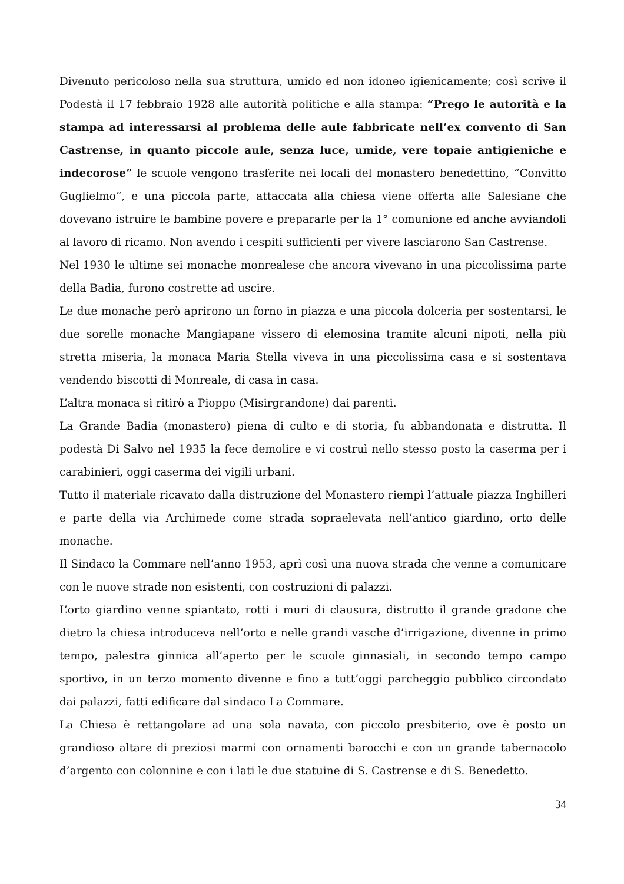Divenuto pericoloso nella sua struttura, umido ed non idoneo igienicamente; così scrive il Podestà il 17 febbraio 1928 alle autorità politiche e alla stampa: “Prego le autorità e la stampa ad interessarsi al problema delle aule fabbricate nell’ex convento di San Castrense, in quanto piccole aule, senza luce, umide, vere topaie antigieniche e indecorose” le scuole vengono trasferite nei locali del monastero benedettino, “Convitto Guglielmo”, e una piccola parte, attaccata alla chiesa viene offerta alle Salesiane che dovevano istruire le bambine povere e prepararle per la 1° comunione ed anche avviandoli al lavoro di ricamo. Non avendo i cespiti sufficienti per vivere lasciarono San Castrense.
Nel 1930 le ultime sei monache monrealese che ancora vivevano in una piccolissima parte della Badia, furono costrette ad uscire.
Le due monache però aprirono un forno in piazza e una piccola dolceria per sostentarsi, le due sorelle monache Mangiapane vissero di elemosina tramite alcuni nipoti, nella più stretta miseria, la monaca Maria Stella viveva in una piccolissima casa e si sostentava vendendo biscotti di Monreale, di casa in casa.
L’altra monaca si ritirò a Pioppo (Misirgrandone) dai parenti.
La Grande Badia (monastero) piena di culto e di storia, fu abbandonata e distrutta. Il podestà Di Salvo nel 1935 la fece demolire e vi costruì nello stesso posto la caserma per i carabinieri, oggi caserma dei vigili urbani.
Tutto il materiale ricavato dalla distruzione del Monastero riempì l’attuale piazza Inghilleri e parte della via Archimede come strada sopraelevata nell’antico giardino, orto delle monache.
Il Sindaco la Commare nell’anno 1953, aprì così una nuova strada che venne a comunicare con le nuove strade non esistenti, con costruzioni di palazzi.
L’orto giardino venne spiantato, rotti i muri di clausura, distrutto il grande gradone che dietro la chiesa introduceva nell’orto e nelle grandi vasche d’irrigazione, divenne in primo tempo, palestra ginnica all’aperto per le scuole ginnasiali, in secondo tempo campo sportivo, in un terzo momento divenne e fino a tutt’oggi parcheggio pubblico circondato dai palazzi, fatti edificare dal sindaco La Commare.
La Chiesa è rettangolare ad una sola navata, con piccolo presbiterio, ove è posto un grandioso altare di preziosi marmi con ornamenti barocchi e con un grande tabernacolo d’argento con colonnine e con i lati le due statuine di S. Castrense e di S. Benedetto.
34